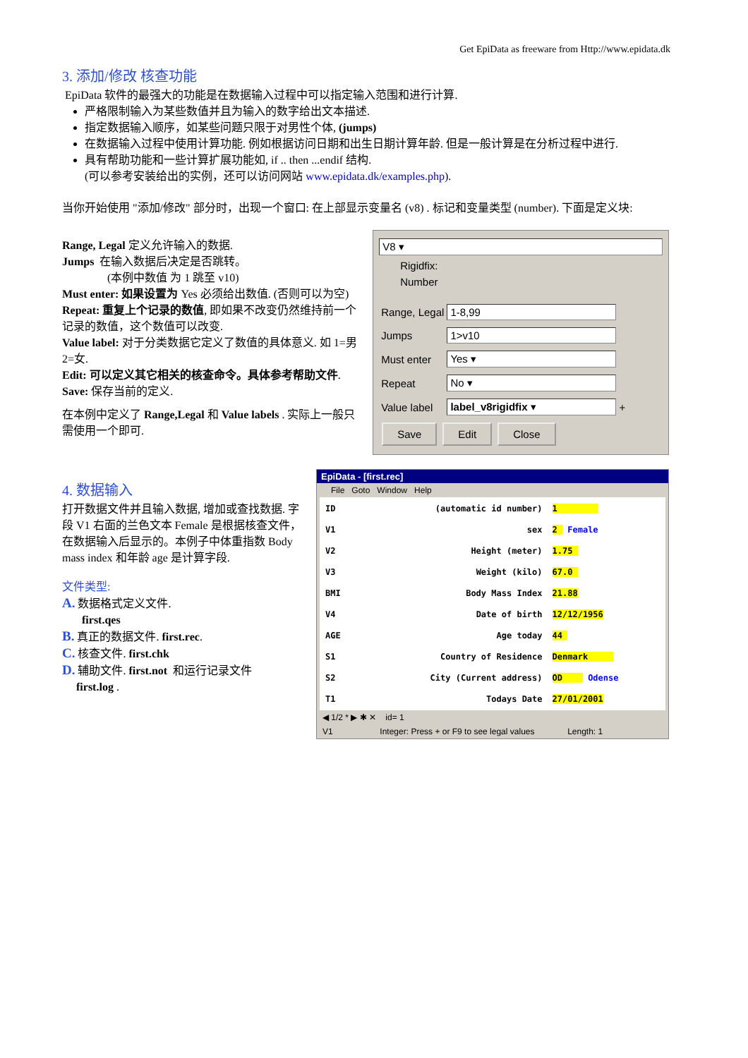Get EpiData as freeware from Http://www.epidata.dk
3. 添加/修改 核查功能
EpiData 软件的最强大的功能是在数据输入过程中可以指定输入范围和进行计算.
严格限制输入为某些数值并且为输入的数字给出文本描述.
指定数据输入顺序，如某些问题只限于对男性个体, (jumps)
在数据输入过程中使用计算功能. 例如根据访问日期和出生日期计算年龄. 但是一般计算是在分析过程中进行.
具有帮助功能和一些计算扩展功能如, if .. then ...endif 结构.
(可以参考安装给出的实例，还可以访问网站 www.epidata.dk/examples.php).
当你开始使用 "添加/修改" 部分时，出现一个窗口: 在上部显示变量名 (v8) . 标记和变量类型 (number). 下面是定义块:
Range, Legal 定义允许输入的数据.
Jumps 在输入数据后决定是否跳转。
(本例中数值 为 1 跳至 v10)
Must enter: 如果设置为 Yes 必须给出数值. (否则可以为空)
Repeat: 重复上个记录的数值, 即如果不改变仍然维持前一个记录的数值，这个数值可以改变.
Value label: 对于分类数据它定义了数值的具体意义. 如 1=男 2=女.
Edit: 可以定义其它相关的核查命令。具体参考帮助文件.
Save: 保存当前的定义.
在本例中定义了 Range,Legal 和 Value labels . 实际上一般只需使用一个即可.
V8 ▾
Rigidfix:
Number
| Range, Legal | 1-8,99 | |
| Jumps | 1>v10 | |
| Must enter | Yes ▾ | |
| Repeat | No ▾ | |
| Value label | label_v8rigidfix ▾ | + |
Save Edit Close
4. 数据输入
打开数据文件并且输入数据, 增加或查找数据. 字段 V1 右面的兰色文本 Female 是根据核查文件，在数据输入后显示的。本例子中体重指数 Body mass index 和年龄 age 是计算字段.
文件类型:
A. 数据格式定义文件.
first.qes
B. 真正的数据文件. first.rec.
C. 核查文件. first.chk
D. 辅助文件. first.not 和运行记录文件
first.log .
EpiData - [first.rec]
File Goto Window Help
| ID | (automatic id number) | 1 |
| V1 | sex | 2 Female |
| V2 | Height (meter) | 1.75 |
| V3 | Weight (kilo) | 67.0 |
| BMI | Body Mass Index | 21.88 |
| V4 | Date of birth | 12/12/1956 |
| AGE | Age today | 44 |
| S1 | Country of Residence | Denmark |
| S2 | City (Current address) | OD Odense |
| T1 | Todays Date | 27/01/2001 |
◀ 1/2 * ▶ ✱ ✕ id= 1
V1 Integer: Press + or F9 to see legal values Length: 1